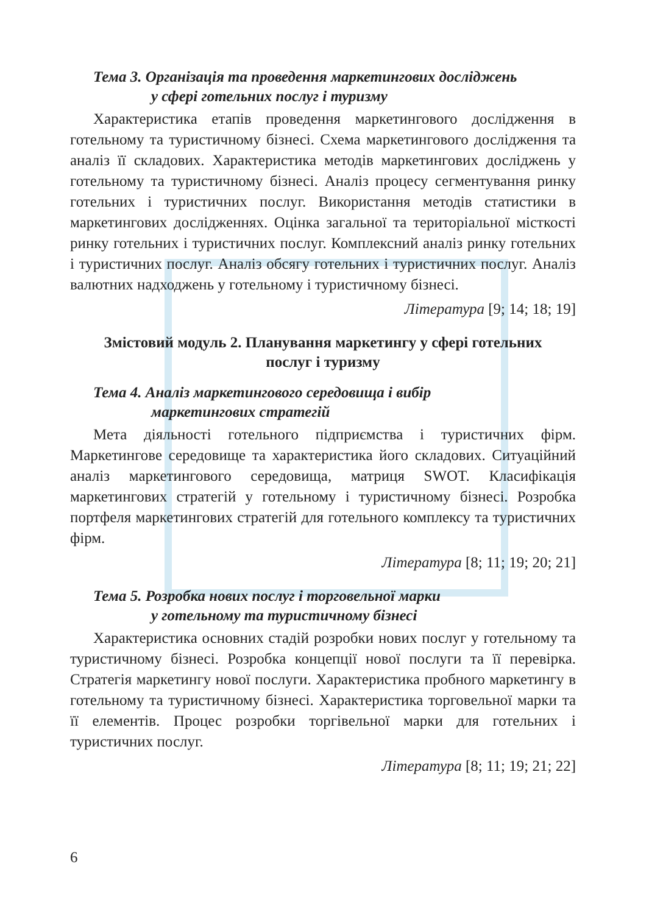Тема 3. Організація та проведення маркетингових досліджень
у сфері готельних послуг і туризму
Характеристика етапів проведення маркетингового дослідження в готельному та туристичному бізнесі. Схема маркетингового дослідження та аналіз її складових. Характеристика методів маркетингових досліджень у готельному та туристичному бізнесі. Аналіз процесу сегментування ринку готельних і туристичних послуг. Використання методів статистики в маркетингових дослідженнях. Оцінка загальної та територіальної місткості ринку готельних і туристичних послуг. Комплексний аналіз ринку готельних і туристичних послуг. Аналіз обсягу готельних і туристичних послуг. Аналіз валютних надходжень у готельному і туристичному бізнесі.
Література [9; 14; 18; 19]
Змістовий модуль 2. Планування маркетингу у сфері готельних
послуг і туризму
Тема 4. Аналіз маркетингового середовища і вибір
маркетингових стратегій
Мета діяльності готельного підприємства і туристичних фірм. Маркетингове середовище та характеристика його складових. Ситуаційний аналіз маркетингового середовища, матриця SWOT. Класифікація маркетингових стратегій у готельному і туристичному бізнесі. Розробка портфеля маркетингових стратегій для готельного комплексу та туристичних фірм.
Література [8; 11; 19; 20; 21]
Тема 5. Розробка нових послуг і торговельної марки
у готельному та туристичному бізнесі
Характеристика основних стадій розробки нових послуг у готельному та туристичному бізнесі. Розробка концепції нової послуги та її перевірка. Стратегія маркетингу нової послуги. Характеристика пробного маркетингу в готельному та туристичному бізнесі. Характеристика торговельної марки та її елементів. Процес розробки торгівельної марки для готельних і туристичних послуг.
Література [8; 11; 19; 21; 22]
6